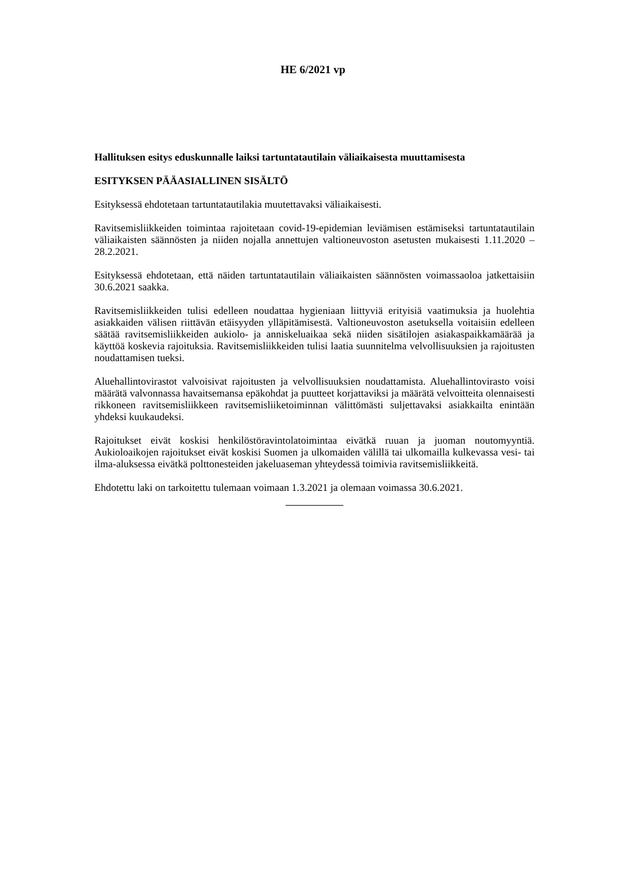HE 6/2021 vp
Hallituksen esitys eduskunnalle laiksi tartuntatautilain väliaikaisesta muuttamisesta
ESITYKSEN PÄÄASIALLINEN SISÄLTÖ
Esityksessä ehdotetaan tartuntatautilakia muutettavaksi väliaikaisesti.
Ravitsemisliikkeiden toimintaa rajoitetaan covid-19-epidemian leviämisen estämiseksi tartuntatautilain väliaikaisten säännösten ja niiden nojalla annettujen valtioneuvoston asetusten mukaisesti 1.11.2020 – 28.2.2021.
Esityksessä ehdotetaan, että näiden tartuntatautilain väliaikaisten säännösten voimassaoloa jatkettaisiin 30.6.2021 saakka.
Ravitsemisliikkeiden tulisi edelleen noudattaa hygieniaan liittyviä erityisiä vaatimuksia ja huolehtia asiakkaiden välisen riittävän etäisyyden ylläpitämisestä. Valtioneuvoston asetuksella voitaisiin edelleen säätää ravitsemisliikkeiden aukiolo- ja anniskeluaikaa sekä niiden sisätilojen asiakaspaikkamäärää ja käyttöä koskevia rajoituksia. Ravitsemisliikkeiden tulisi laatia suunnitelma velvollisuuksien ja rajoitusten noudattamisen tueksi.
Aluehallintovirastot valvoisivat rajoitusten ja velvollisuuksien noudattamista. Aluehallintovirasto voisi määrätä valvonnassa havaitsemansa epäkohdat ja puutteet korjattaviksi ja määrätä velvoitteita olennaisesti rikkoneen ravitsemisliikkeen ravitsemisliiketoiminnan välittömästi suljettavaksi asiakkailta enintään yhdeksi kuukaudeksi.
Rajoitukset eivät koskisi henkilöstöravintolatoimintaa eivätkä ruuan ja juoman noutomyyntiä. Aukioloaikojen rajoitukset eivät koskisi Suomen ja ulkomaiden välillä tai ulkomailla kulkevassa vesi- tai ilma-aluksessa eivätkä polttonesteiden jakeluaseman yhteydessä toimivia ravitsemisliikkeitä.
Ehdotettu laki on tarkoitettu tulemaan voimaan 1.3.2021 ja olemaan voimassa 30.6.2021.